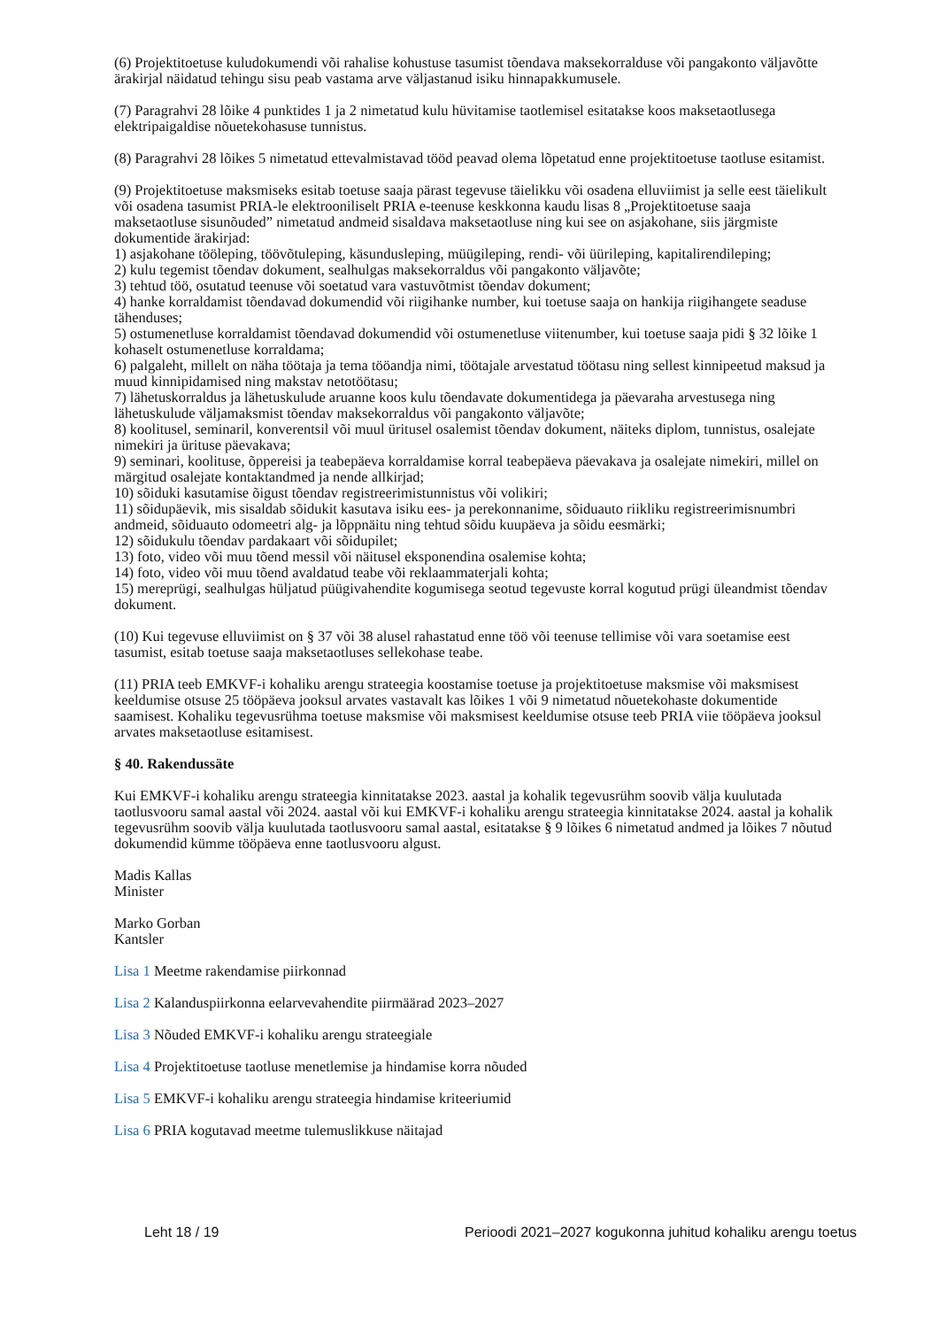(6) Projektitoetuse kuludokumendi või rahalise kohustuse tasumist tõendava maksekorralduse või pangakonto väljavõtte ärakirjal näidatud tehingu sisu peab vastama arve väljastanud isiku hinnapakkumusele.
(7) Paragrahvi 28 lõike 4 punktides 1 ja 2 nimetatud kulu hüvitamise taotlemisel esitatakse koos maksetaotlusega elektripaigaldise nõuetekohasuse tunnistus.
(8) Paragrahvi 28 lõikes 5 nimetatud ettevalmistavad tööd peavad olema lõpetatud enne projektitoetuse taotluse esitamist.
(9) Projektitoetuse maksmiseks esitab toetuse saaja pärast tegevuse täielikku või osadena elluviimist ja selle eest täielikult või osadena tasumist PRIA-le elektrooniliselt PRIA e-teenuse keskkonna kaudu lisas 8 „Projektitoetuse saaja maksetaotluse sisunõuded” nimetatud andmeid sisaldava maksetaotluse ning kui see on asjakohane, siis järgmiste dokumentide ärakirjad:
1) asjakohane tööleping, töövõtuleping, käsundusleping, müügileping, rendi- või üürileping, kapitalirendileping;
2) kulu tegemist tõendav dokument, sealhulgas maksekorraldus või pangakonto väljavõte;
3) tehtud töö, osutatud teenuse või soetatud vara vastuvõtmist tõendav dokument;
4) hanke korraldamist tõendavad dokumendid või riigihanke number, kui toetuse saaja on hankija riigihangete seaduse tähenduses;
5) ostumenetluse korraldamist tõendavad dokumendid või ostumenetluse viitenumber, kui toetuse saaja pidi § 32 lõike 1 kohaselt ostumenetluse korraldama;
6) palgaleht, millelt on näha töötaja ja tema tööandja nimi, töötajale arvestatud töötasu ning sellest kinnipeetud maksud ja muud kinnipidamised ning makstav netotöötasu;
7) lähetuskorraldus ja lähetuskulude aruanne koos kulu tõendavate dokumentidega ja päevaraha arvestusega ning lähetuskulude väljamaksmist tõendav maksekorraldus või pangakonto väljavõte;
8) koolitusel, seminaril, konverentsil või muul üritusel osalemist tõendav dokument, näiteks diplom, tunnistus, osalejate nimekiri ja ürituse päevakava;
9) seminari, koolituse, õppereisi ja teabepäeva korraldamise korral teabepäeva päevakava ja osalejate nimekiri, millel on märgitud osalejate kontaktandmed ja nende allkirjad;
10) sõiduki kasutamise õigust tõendav registreerimistunnistus või volikiri;
11) sõidupäevik, mis sisaldab sõidukit kasutava isiku ees- ja perekonnanime, sõiduauto riikliku registreerimisnumbri andmeid, sõiduauto odomeetri alg- ja lõppnäitu ning tehtud sõidu kuupäeva ja sõidu eesmärki;
12) sõidukulu tõendav pardakaart või sõidupilet;
13) foto, video või muu tõend messil või näitusel eksponendina osalemise kohta;
14) foto, video või muu tõend avaldatud teabe või reklaammaterjali kohta;
15) mereprügi, sealhulgas hüljatud püügivahendite kogumisega seotud tegevuste korral kogutud prügi üleandmist tõendav dokument.
(10) Kui tegevuse elluviimist on § 37 või 38 alusel rahastatud enne töö või teenuse tellimise või vara soetamise eest tasumist, esitab toetuse saaja maksetaotluses sellekohase teabe.
(11) PRIA teeb EMKVF-i kohaliku arengu strateegia koostamise toetuse ja projektitoetuse maksmise või maksmisest keeldumise otsuse 25 tööpäeva jooksul arvates vastavalt kas lõikes 1 või 9 nimetatud nõuetekohaste dokumentide saamisest. Kohaliku tegevusrühma toetuse maksmise või maksmisest keeldumise otsuse teeb PRIA viie tööpäeva jooksul arvates maksetaotluse esitamisest.
§ 40. Rakendussäte
Kui EMKVF-i kohaliku arengu strateegia kinnitatakse 2023. aastal ja kohalik tegevusrühm soovib välja kuulutada taotlusvooru samal aastal või 2024. aastal või kui EMKVF-i kohaliku arengu strateegia kinnitatakse 2024. aastal ja kohalik tegevusrühm soovib välja kuulutada taotlusvooru samal aastal, esitatakse § 9 lõikes 6 nimetatud andmed ja lõikes 7 nõutud dokumendid kümme tööpäeva enne taotlusvooru algust.
Madis Kallas
Minister
Marko Gorban
Kantsler
Lisa 1 Meetme rakendamise piirkonnad
Lisa 2 Kalanduspiirkonna eelarvevahendite piirmäärad 2023–2027
Lisa 3 Nõuded EMKVF-i kohaliku arengu strateegiale
Lisa 4 Projektitoetuse taotluse menetlemise ja hindamise korra nõuded
Lisa 5 EMKVF-i kohaliku arengu strateegia hindamise kriteeriumid
Lisa 6 PRIA kogutavad meetme tulemuslikkuse näitajad
Leht 18 / 19 Perioodi 2021–2027 kogukonna juhitud kohaliku arengu toetus